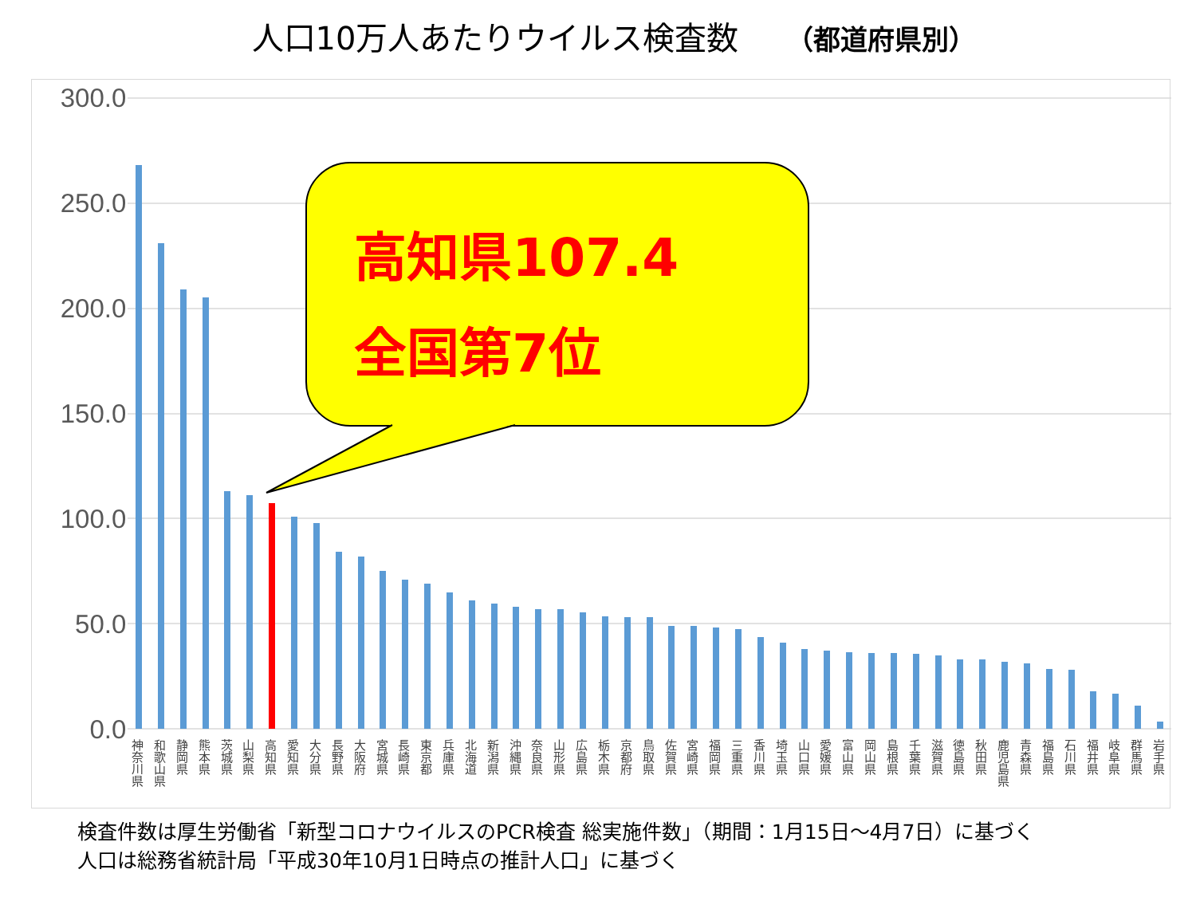人口10万人あたりウイルス検査数 （都道府県別）
300.0
250.0
200.0
150.0
100.0
50.0
0.0
高知県107.4
全国第7位
神奈川県
和歌山県
静岡県
熊本県
茨城県
山梨県
高知県
愛知県
大分県
長野県
大阪府
宮城県
長崎県
東京都
兵庫県
北海道
新潟県
沖縄県
奈良県
山形県
広島県
栃木県
京都府
鳥取県
佐賀県
宮崎県
福岡県
三重県
香川県
埼玉県
山口県
愛媛県
富山県
岡山県
島根県
千葉県
滋賀県
徳島県
秋田県
鹿児島県
青森県
福島県
石川県
福井県
岐阜県
群馬県
岩手県
検査件数は厚生労働省「新型コロナウイルスのPCR検査 総実施件数」（期間：1月15日～4月7日）に基づく
人口は総務省統計局「平成30年10月1日時点の推計人口」に基づく